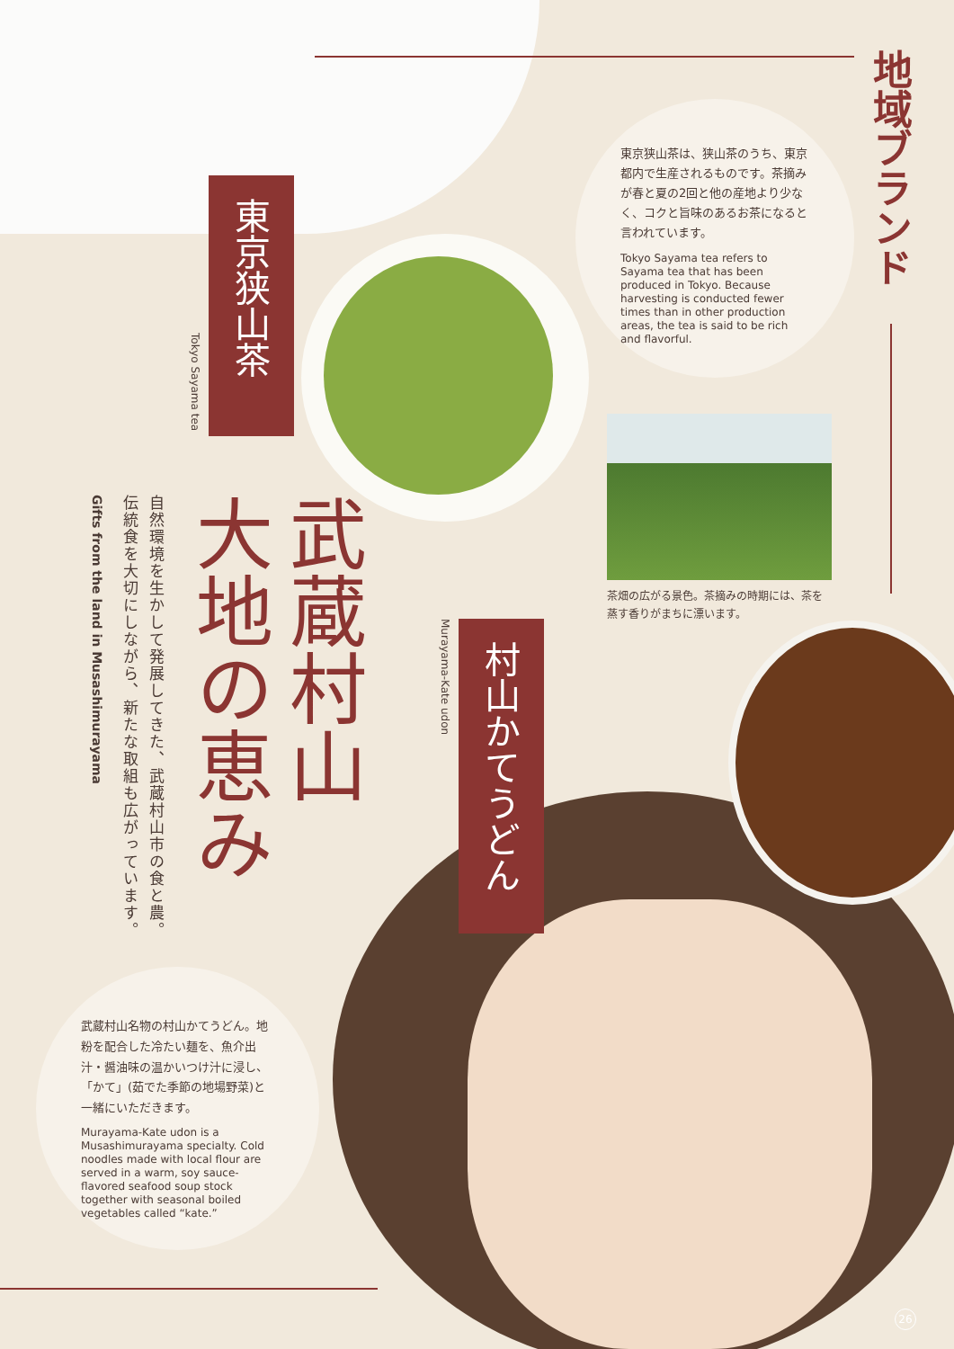地域ブランド
東京狭山茶は、狭山茶のうち、東京都内で生産されるものです。茶摘みが春と夏の2回と他の産地より少なく、コクと旨味のあるお茶になると言われています。
Tokyo Sayama tea refers to Sayama tea that has been produced in Tokyo. Because harvesting is conducted fewer times than in other production areas, the tea is said to be rich and flavorful.
Tokyo Sayama tea
東京狭山茶
茶畑の広がる景色。茶摘みの時期には、茶を蒸す香りがまちに漂います。
武蔵村山
大地の恵み
自然環境を生かして発展してきた、武蔵村山市の食と農。
伝統食を大切にしながら、新たな取組も広がっています。
Gifts from the land in Musashimurayama
Murayama-Kate udon
村山かてうどん
武蔵村山名物の村山かてうどん。地粉を配合した冷たい麺を、魚介出汁・醤油味の温かいつけ汁に浸し、「かて」(茹でた季節の地場野菜)と一緒にいただきます。
Murayama-Kate udon is a Musashimurayama specialty. Cold noodles made with local flour are served in a warm, soy sauce-flavored seafood soup stock together with seasonal boiled vegetables called “kate.”
26